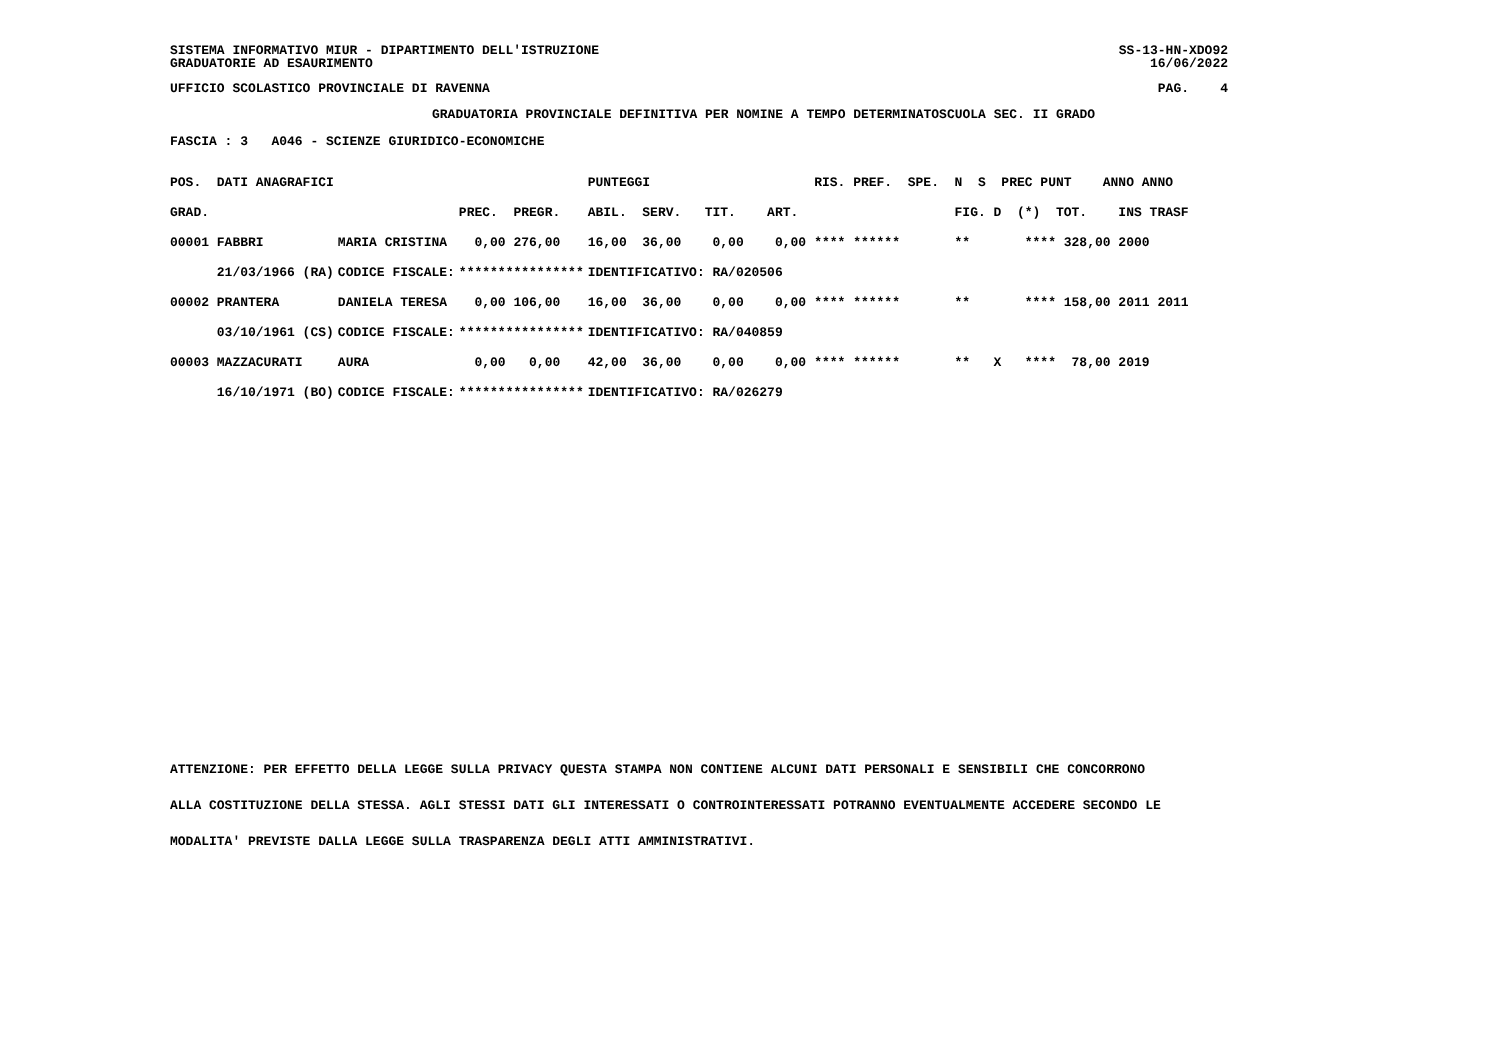SISTEMA INFORMATIVO MIUR - DIPARTIMENTO DELL'ISTRUZIONE SS-13-HN-XDO92
GRADUATORIE AD ESAURIMENTO 16/06/2022
UFFICIO SCOLASTICO PROVINCIALE DI RAVENNA PAG. 4
GRADUATORIA PROVINCIALE DEFINITIVA PER NOMINE A TEMPO DETERMINATOSCUOLA SEC. II GRADO
FASCIA : 3 A046 - SCIENZE GIURIDICO-ECONOMICHE
| POS. DATI ANAGRAFICI | | | PUNTEGGI | | RIS. PREF. SPE. N S PREC PUNT ANNO ANNO |
| GRAD. | | PREC. PREGR. | ABIL. SERV. TIT. ART. | | FIG. D (*) TOT. INS TRASF |
| 00001 FABBRI | MARIA CRISTINA | 0,00 276,00 | 16,00 36,00 0,00 0,00 | | **** ****** ** **** 328,00 2000 |
| 21/03/1966 (RA) | CODICE FISCALE: | **************** | IDENTIFICATIVO: RA/020506 | | |
| 00002 PRANTERA | DANIELA TERESA | 0,00 106,00 | 16,00 36,00 0,00 0,00 | | **** ****** ** **** 158,00 2011 2011 |
| 03/10/1961 (CS) | CODICE FISCALE: | **************** | IDENTIFICATIVO: RA/040859 | | |
| 00003 MAZZACURATI | AURA | 0,00 0,00 | 42,00 36,00 0,00 0,00 | | **** ****** ** X **** 78,00 2019 |
| 16/10/1971 (BO) | CODICE FISCALE: | **************** | IDENTIFICATIVO: RA/026279 | | |
ATTENZIONE: PER EFFETTO DELLA LEGGE SULLA PRIVACY QUESTA STAMPA NON CONTIENE ALCUNI DATI PERSONALI E SENSIBILI CHE CONCORRONO
ALLA COSTITUZIONE DELLA STESSA. AGLI STESSI DATI GLI INTERESSATI O CONTROINTERESSATI POTRANNO EVENTUALMENTE ACCEDERE SECONDO LE
MODALITA' PREVISTE DALLA LEGGE SULLA TRASPARENZA DEGLI ATTI AMMINISTRATIVI.